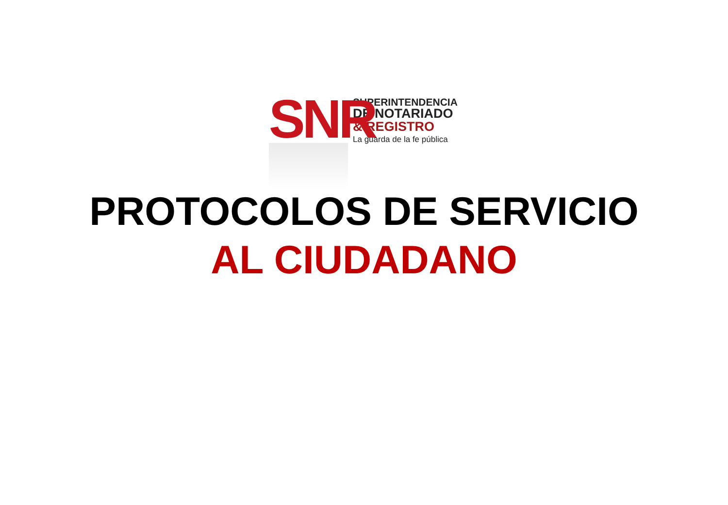SNR
SUPERINTENDENCIA
DE NOTARIADO
& REGISTRO
La guarda de la fe pública
PROTOCOLOS DE SERVICIO
AL CIUDADANO